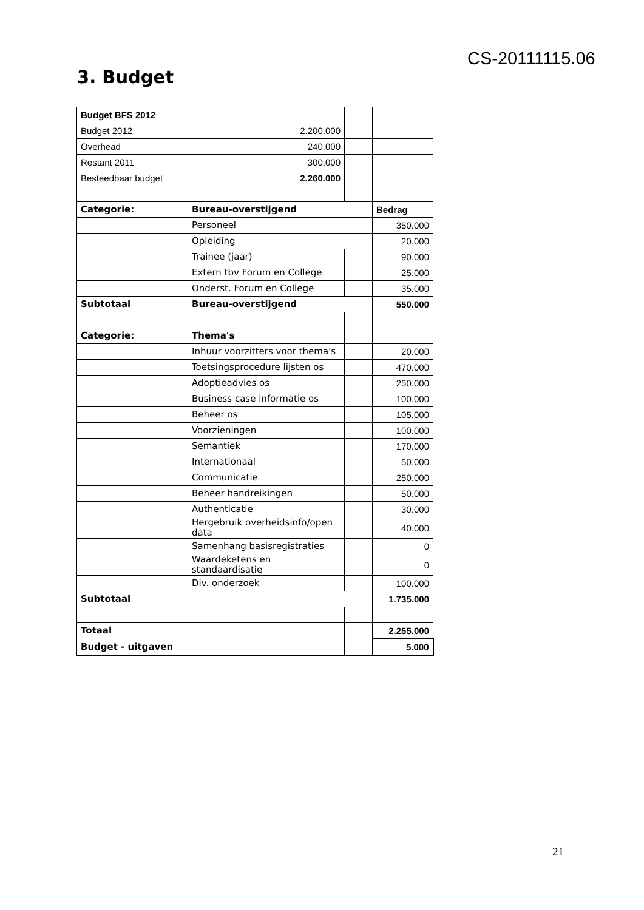CS-20111115.06
3. Budget
| Budget BFS 2012 | | | |
| Budget 2012 | 2.200.000 | | |
| Overhead | 240.000 | | |
| Restant 2011 | 300.000 | | |
| Besteedbaar budget | 2.260.000 | | |
| Categorie: | Bureau-overstijgend | | Bedrag |
| | Personeel | | 350.000 |
| | Opleiding | | 20.000 |
| | Trainee (jaar) | | 90.000 |
| | Extern tbv Forum en College | | 25.000 |
| | Onderst. Forum en College | | 35.000 |
| Subtotaal | Bureau-overstijgend | | 550.000 |
| Categorie: | Thema's | | |
| | Inhuur voorzitters voor thema's | | 20.000 |
| | Toetsingsprocedure lijsten os | | 470.000 |
| | Adoptieadvies os | | 250.000 |
| | Business case informatie os | | 100.000 |
| | Beheer os | | 105.000 |
| | Voorzieningen | | 100.000 |
| | Semantiek | | 170.000 |
| | Internationaal | | 50.000 |
| | Communicatie | | 250.000 |
| | Beheer handreikingen | | 50.000 |
| | Authenticatie | | 30.000 |
| | Hergebruik overheidsinfo/open data | | 40.000 |
| | Samenhang basisregistraties | | 0 |
| | Waardeketens en standaardisatie | | 0 |
| | Div. onderzoek | | 100.000 |
| Subtotaal | | | 1.735.000 |
| Totaal | | | 2.255.000 |
| Budget - uitgaven | | | 5.000 |
21